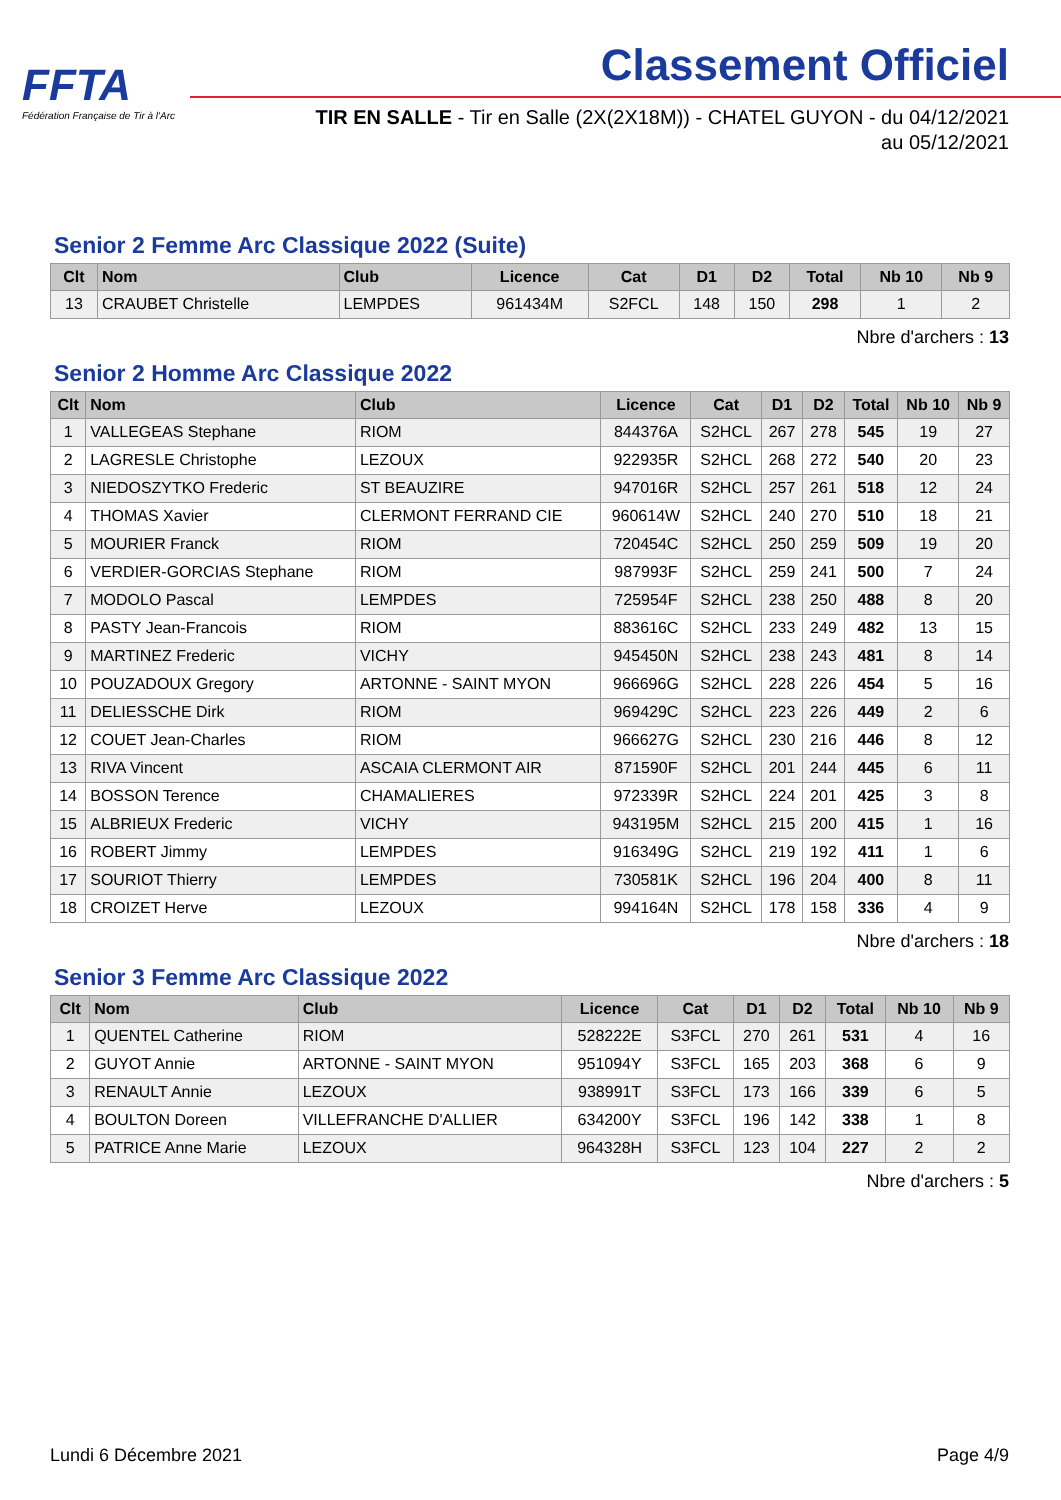FFTA
Fédération Française de Tir à l'Arc
Classement Officiel
TIR EN SALLE - Tir en Salle (2X(2X18M)) - CHATEL GUYON - du 04/12/2021
au 05/12/2021
Senior 2 Femme Arc Classique 2022 (Suite)
| Clt | Nom | Club | Licence | Cat | D1 | D2 | Total | Nb 10 | Nb 9 |
| --- | --- | --- | --- | --- | --- | --- | --- | --- | --- |
| 13 | CRAUBET Christelle | LEMPDES | 961434M | S2FCL | 148 | 150 | 298 | 1 | 2 |
Nbre d'archers : 13
Senior 2 Homme Arc Classique 2022
| Clt | Nom | Club | Licence | Cat | D1 | D2 | Total | Nb 10 | Nb 9 |
| --- | --- | --- | --- | --- | --- | --- | --- | --- | --- |
| 1 | VALLEGEAS Stephane | RIOM | 844376A | S2HCL | 267 | 278 | 545 | 19 | 27 |
| 2 | LAGRESLE Christophe | LEZOUX | 922935R | S2HCL | 268 | 272 | 540 | 20 | 23 |
| 3 | NIEDOSZYTKO Frederic | ST BEAUZIRE | 947016R | S2HCL | 257 | 261 | 518 | 12 | 24 |
| 4 | THOMAS Xavier | CLERMONT FERRAND CIE | 960614W | S2HCL | 240 | 270 | 510 | 18 | 21 |
| 5 | MOURIER Franck | RIOM | 720454C | S2HCL | 250 | 259 | 509 | 19 | 20 |
| 6 | VERDIER-GORCIAS Stephane | RIOM | 987993F | S2HCL | 259 | 241 | 500 | 7 | 24 |
| 7 | MODOLO Pascal | LEMPDES | 725954F | S2HCL | 238 | 250 | 488 | 8 | 20 |
| 8 | PASTY Jean-Francois | RIOM | 883616C | S2HCL | 233 | 249 | 482 | 13 | 15 |
| 9 | MARTINEZ Frederic | VICHY | 945450N | S2HCL | 238 | 243 | 481 | 8 | 14 |
| 10 | POUZADOUX Gregory | ARTONNE - SAINT MYON | 966696G | S2HCL | 228 | 226 | 454 | 5 | 16 |
| 11 | DELIESSCHE Dirk | RIOM | 969429C | S2HCL | 223 | 226 | 449 | 2 | 6 |
| 12 | COUET Jean-Charles | RIOM | 966627G | S2HCL | 230 | 216 | 446 | 8 | 12 |
| 13 | RIVA Vincent | ASCAIA CLERMONT AIR | 871590F | S2HCL | 201 | 244 | 445 | 6 | 11 |
| 14 | BOSSON Terence | CHAMALIERES | 972339R | S2HCL | 224 | 201 | 425 | 3 | 8 |
| 15 | ALBRIEUX Frederic | VICHY | 943195M | S2HCL | 215 | 200 | 415 | 1 | 16 |
| 16 | ROBERT Jimmy | LEMPDES | 916349G | S2HCL | 219 | 192 | 411 | 1 | 6 |
| 17 | SOURIOT Thierry | LEMPDES | 730581K | S2HCL | 196 | 204 | 400 | 8 | 11 |
| 18 | CROIZET Herve | LEZOUX | 994164N | S2HCL | 178 | 158 | 336 | 4 | 9 |
Nbre d'archers : 18
Senior 3 Femme Arc Classique 2022
| Clt | Nom | Club | Licence | Cat | D1 | D2 | Total | Nb 10 | Nb 9 |
| --- | --- | --- | --- | --- | --- | --- | --- | --- | --- |
| 1 | QUENTEL Catherine | RIOM | 528222E | S3FCL | 270 | 261 | 531 | 4 | 16 |
| 2 | GUYOT Annie | ARTONNE - SAINT MYON | 951094Y | S3FCL | 165 | 203 | 368 | 6 | 9 |
| 3 | RENAULT Annie | LEZOUX | 938991T | S3FCL | 173 | 166 | 339 | 6 | 5 |
| 4 | BOULTON Doreen | VILLEFRANCHE D'ALLIER | 634200Y | S3FCL | 196 | 142 | 338 | 1 | 8 |
| 5 | PATRICE Anne Marie | LEZOUX | 964328H | S3FCL | 123 | 104 | 227 | 2 | 2 |
Nbre d'archers : 5
Lundi 6 Décembre 2021 Page 4/9